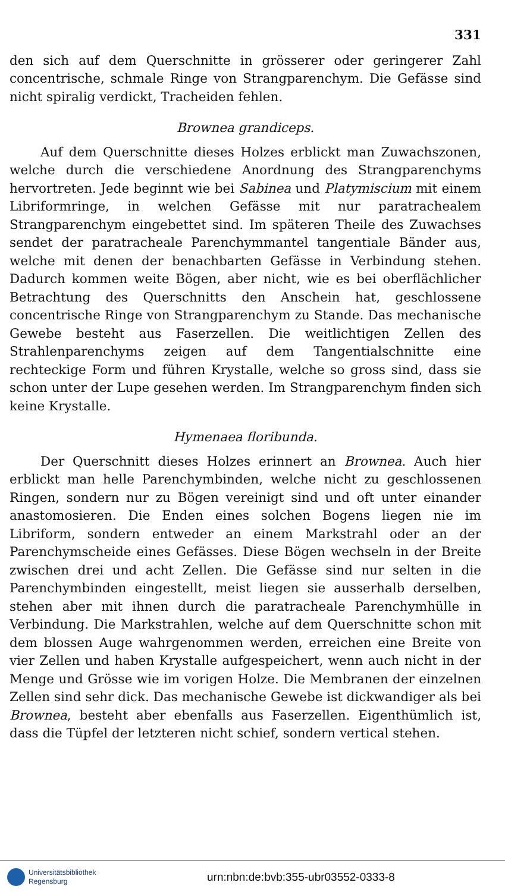331
den sich auf dem Querschnitte in grösserer oder geringerer Zahl concentrische, schmale Ringe von Strangparenchym. Die Gefässe sind nicht spiralig verdickt, Tracheiden fehlen.
Brownea grandiceps.
Auf dem Querschnitte dieses Holzes erblickt man Zuwachszonen, welche durch die verschiedene Anordnung des Strangparenchyms hervortreten. Jede beginnt wie bei Sabinea und Platymiscium mit einem Libriformringe, in welchen Gefässe mit nur paratrachealem Strangparenchym eingebettet sind. Im späteren Theile des Zuwachses sendet der paratracheale Parenchymmantel tangentiale Bänder aus, welche mit denen der benachbarten Gefässe in Verbindung stehen. Dadurch kommen weite Bögen, aber nicht, wie es bei oberflächlicher Betrachtung des Querschnitts den Anschein hat, geschlossene concentrische Ringe von Strangparenchym zu Stande. Das mechanische Gewebe besteht aus Faserzellen. Die weitlichtigen Zellen des Strahlenparenchyms zeigen auf dem Tangentialschnitte eine rechteckige Form und führen Krystalle, welche so gross sind, dass sie schon unter der Lupe gesehen werden. Im Strangparenchym finden sich keine Krystalle.
Hymenaea floribunda.
Der Querschnitt dieses Holzes erinnert an Brownea. Auch hier erblickt man helle Parenchymbinden, welche nicht zu geschlossenen Ringen, sondern nur zu Bögen vereinigt sind und oft unter einander anastomosieren. Die Enden eines solchen Bogens liegen nie im Libriform, sondern entweder an einem Markstrahl oder an der Parenchymscheide eines Gefässes. Diese Bögen wechseln in der Breite zwischen drei und acht Zellen. Die Gefässe sind nur selten in die Parenchymbinden eingestellt, meist liegen sie ausserhalb derselben, stehen aber mit ihnen durch die paratracheale Parenchymhülle in Verbindung. Die Markstrahlen, welche auf dem Querschnitte schon mit dem blossen Auge wahrgenommen werden, erreichen eine Breite von vier Zellen und haben Krystalle aufgespeichert, wenn auch nicht in der Menge und Grösse wie im vorigen Holze. Die Membranen der einzelnen Zellen sind sehr dick. Das mechanische Gewebe ist dickwandiger als bei Brownea, besteht aber ebenfalls aus Faserzellen. Eigenthümlich ist, dass die Tüpfel der letzteren nicht schief, sondern vertical stehen.
Universitätsbibliothek
Regensburg
urn:nbn:de:bvb:355-ubr03552-0333-8